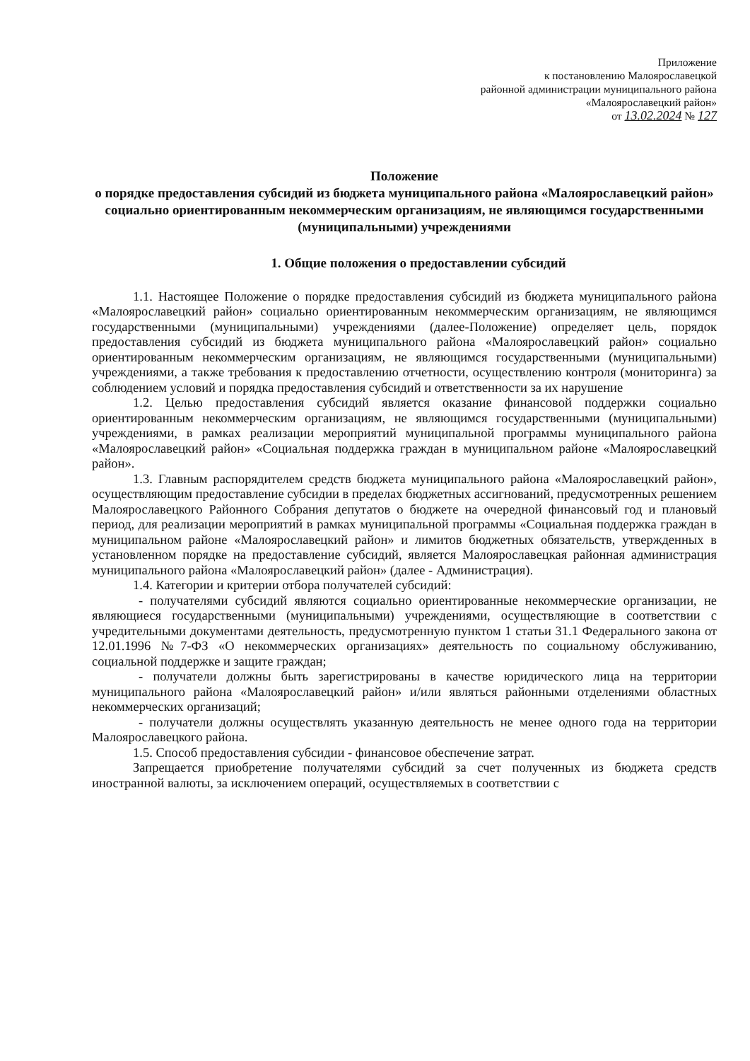Приложение
к постановлению Малоярославецкой
районной администрации муниципального района
«Малоярославецкий район»
от 13.02.2024 № 127
Положение
о порядке предоставления субсидий из бюджета муниципального района «Малоярославецкий район» социально ориентированным некоммерческим организациям, не являющимся государственными (муниципальными) учреждениями
1. Общие положения о предоставлении субсидий
1.1. Настоящее Положение о порядке предоставления субсидий из бюджета муниципального района «Малоярославецкий район» социально ориентированным некоммерческим организациям, не являющимся государственными (муниципальными) учреждениями (далее-Положение) определяет цель, порядок предоставления субсидий из бюджета муниципального района «Малоярославецкий район» социально ориентированным некоммерческим организациям, не являющимся государственными (муниципальными) учреждениями, а также требования к предоставлению отчетности, осуществлению контроля (мониторинга) за соблюдением условий и порядка предоставления субсидий и ответственности за их нарушение
1.2. Целью предоставления субсидий является оказание финансовой поддержки социально ориентированным некоммерческим организациям, не являющимся государственными (муниципальными) учреждениями, в рамках реализации мероприятий муниципальной программы муниципального района «Малоярославецкий район» «Социальная поддержка граждан в муниципальном районе «Малоярославецкий район».
1.3. Главным распорядителем средств бюджета муниципального района «Малоярославецкий район», осуществляющим предоставление субсидии в пределах бюджетных ассигнований, предусмотренных решением Малоярославецкого Районного Собрания депутатов о бюджете на очередной финансовый год и плановый период, для реализации мероприятий в рамках муниципальной программы «Социальная поддержка граждан в муниципальном районе «Малоярославецкий район» и лимитов бюджетных обязательств, утвержденных в установленном порядке на предоставление субсидий, является Малоярославецкая районная администрация муниципального района «Малоярославецкий район» (далее - Администрация).
1.4. Категории и критерии отбора получателей субсидий:
- получателями субсидий являются социально ориентированные некоммерческие организации, не являющиеся государственными (муниципальными) учреждениями, осуществляющие в соответствии с учредительными документами деятельность, предусмотренную пунктом 1 статьи 31.1 Федерального закона от 12.01.1996 №7-ФЗ «О некоммерческих организациях» деятельность по социальному обслуживанию, социальной поддержке и защите граждан;
- получатели должны быть зарегистрированы в качестве юридического лица на территории муниципального района «Малоярославецкий район» и/или являться районными отделениями областных некоммерческих организаций;
- получатели должны осуществлять указанную деятельность не менее одного года на территории Малоярославецкого района.
1.5. Способ предоставления субсидии - финансовое обеспечение затрат.
Запрещается приобретение получателями субсидий за счет полученных из бюджета средств иностранной валюты, за исключением операций, осуществляемых в соответствии с